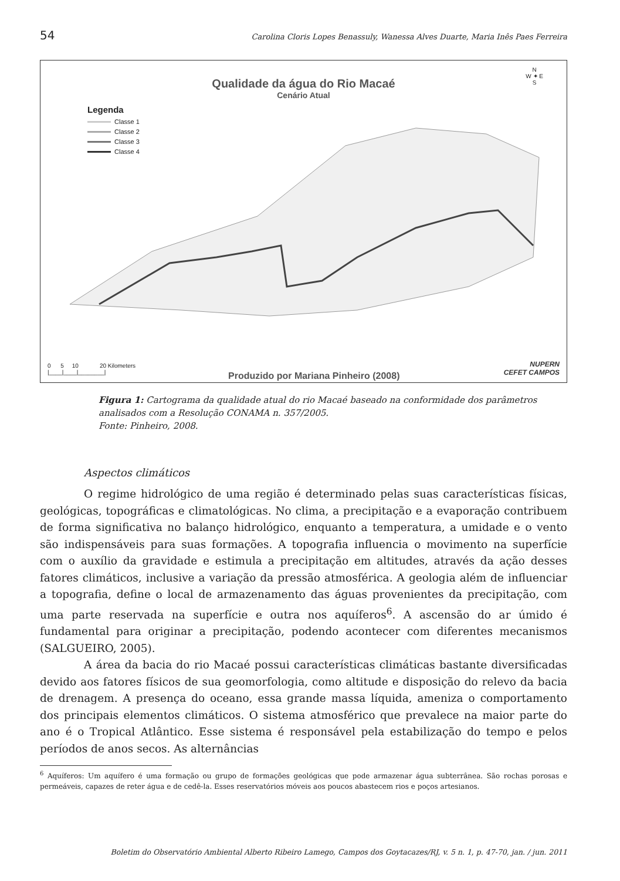54 Carolina Cloris Lopes Benassuly, Wanessa Alves Duarte, Maria Inês Paes Ferreira
Qualidade da água do Rio Macaé
Cenário Atual
Legenda
Classe 1
Classe 2
Classe 3
Classe 4
N
W ✦ E
S
0 5 10 20 Kilometers
|____|____|________|
Produzido por Mariana Pinheiro (2008)
NUPERN
CEFET CAMPOS
Figura 1: Cartograma da qualidade atual do rio Macaé baseado na conformidade dos parâmetros analisados com a Resolução CONAMA n. 357/2005.
Fonte: Pinheiro, 2008.
Aspectos climáticos
O regime hidrológico de uma região é determinado pelas suas características físicas, geológicas, topográficas e climatológicas. No clima, a precipitação e a evaporação contribuem de forma significativa no balanço hidrológico, enquanto a temperatura, a umidade e o vento são indispensáveis para suas formações. A topografia influencia o movimento na superfície com o auxílio da gravidade e estimula a precipitação em altitudes, através da ação desses fatores climáticos, inclusive a variação da pressão atmosférica. A geologia além de influenciar a topografia, define o local de armazenamento das águas provenientes da precipitação, com uma parte reservada na superfície e outra nos aquíferos<sup>6</sup>. A ascensão do ar úmido é fundamental para originar a precipitação, podendo acontecer com diferentes mecanismos (SALGUEIRO, 2005).
A área da bacia do rio Macaé possui características climáticas bastante diversificadas devido aos fatores físicos de sua geomorfologia, como altitude e disposição do relevo da bacia de drenagem. A presença do oceano, essa grande massa líquida, ameniza o comportamento dos principais elementos climáticos. O sistema atmosférico que prevalece na maior parte do ano é o Tropical Atlântico. Esse sistema é responsável pela estabilização do tempo e pelos períodos de anos secos. As alternâncias
<sup>6</sup> Aquíferos: Um aquífero é uma formação ou grupo de formações geológicas que pode armazenar água subterrânea. São rochas porosas e permeáveis, capazes de reter água e de cedê-la. Esses reservatórios móveis aos poucos abastecem rios e poços artesianos.
Boletim do Observatório Ambiental Alberto Ribeiro Lamego, Campos dos Goytacazes/RJ, v. 5 n. 1, p. 47-70, jan. / jun. 2011